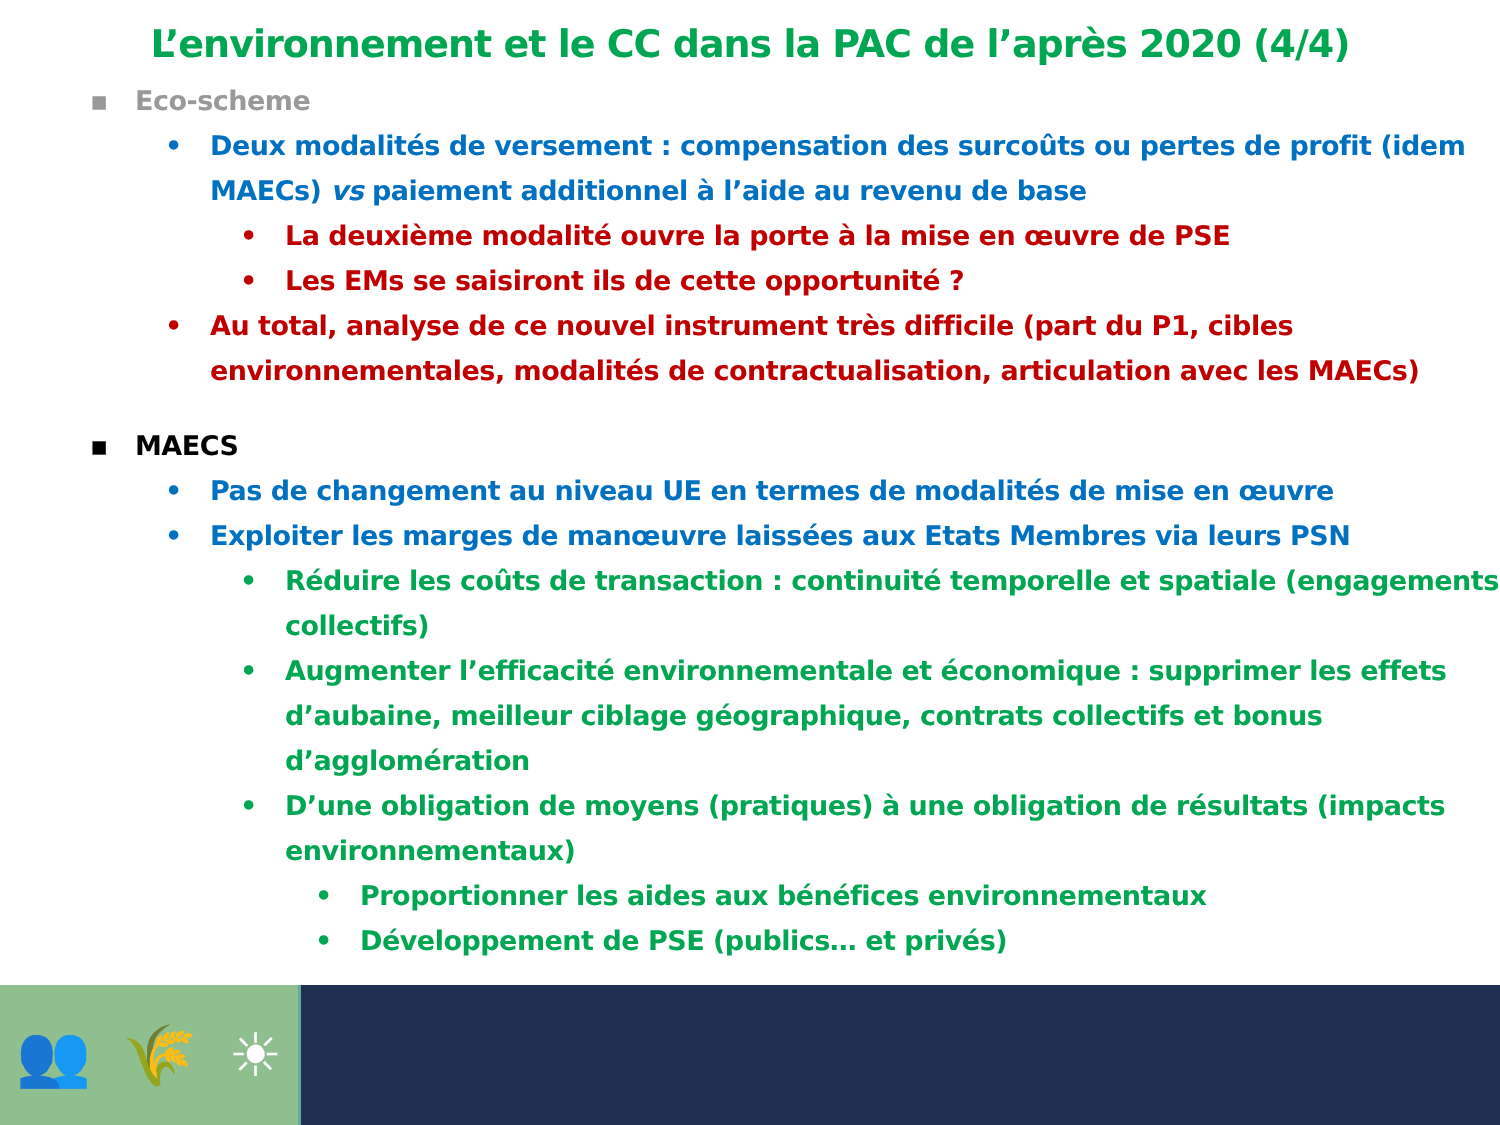L’environnement et le CC dans la PAC de l’après 2020 (4/4)
▪ Eco-scheme
• Deux modalités de versement : compensation des surcoûts ou pertes de profit (idem MAECs) vs paiement additionnel à l’aide au revenu de base
• La deuxième modalité ouvre la porte à la mise en œuvre de PSE
• Les EMs se saisiront ils de cette opportunité ?
• Au total, analyse de ce nouvel instrument très difficile (part du P1, cibles environnementales, modalités de contractualisation, articulation avec les MAECs)
▪ MAECS
• Pas de changement au niveau UE en termes de modalités de mise en œuvre
• Exploiter les marges de manœuvre laissées aux Etats Membres via leurs PSN
• Réduire les coûts de transaction : continuité temporelle et spatiale (engagements collectifs)
• Augmenter l’efficacité environnementale et économique : supprimer les effets d’aubaine, meilleur ciblage géographique, contrats collectifs et bonus d’agglomération
• D’une obligation de moyens (pratiques) à une obligation de résultats (impacts environnementaux)
• Proportionner les aides aux bénéfices environnementaux
• Développement de PSE (publics… et privés)
👥 🌾 ☀